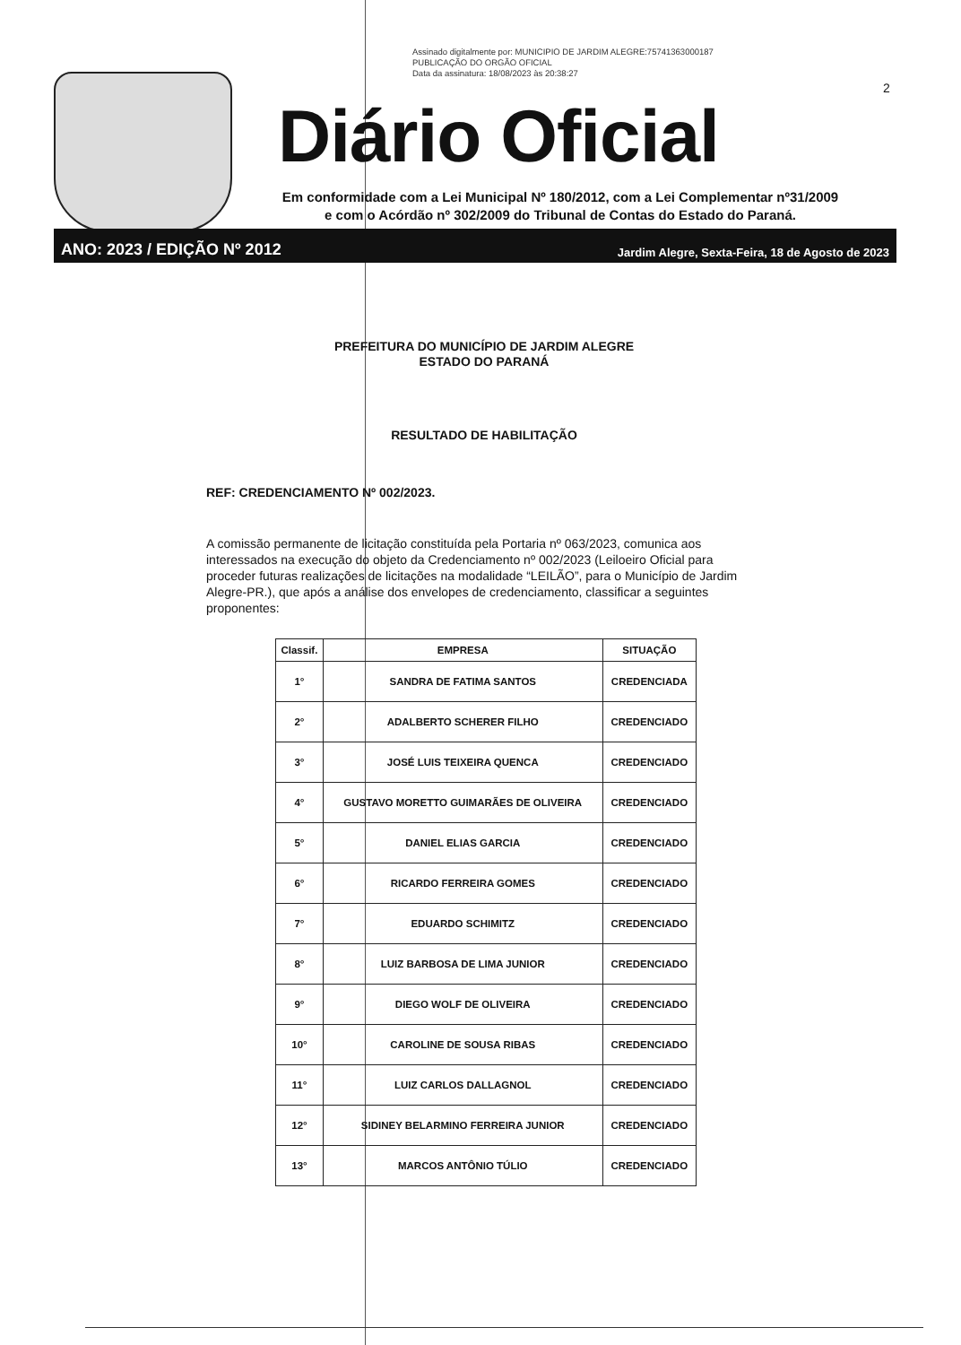Assinado digitalmente por: MUNICIPIO DE JARDIM ALEGRE:75741363000187
PUBLICAÇÃO DO ORGÃO OFICIAL
Data da assinatura: 18/08/2023 às 20:38:27
2
Diário Oficial
Em conformidade com a Lei Municipal Nº 180/2012, com a Lei Complementar nº31/2009
e com o Acórdão nº 302/2009 do Tribunal de Contas do Estado do Paraná.
ANO: 2023 / EDIÇÃO Nº 2012 Jardim Alegre, Sexta-Feira, 18 de Agosto de 2023
PREFEITURA DO MUNICÍPIO DE JARDIM ALEGRE
ESTADO DO PARANÁ
RESULTADO DE HABILITAÇÃO
REF: CREDENCIAMENTO Nº 002/2023.
A comissão permanente de licitação constituída pela Portaria nº 063/2023, comunica aos interessados na execução do objeto da Credenciamento nº 002/2023 (Leiloeiro Oficial para proceder futuras realizações de licitações na modalidade “LEILÃO”, para o Município de Jardim Alegre-PR.), que após a análise dos envelopes de credenciamento, classificar a seguintes proponentes:
| Classif. | EMPRESA | SITUAÇÃO |
| --- | --- | --- |
| 1° | SANDRA DE FATIMA SANTOS | CREDENCIADA |
| 2° | ADALBERTO SCHERER FILHO | CREDENCIADO |
| 3° | JOSÉ LUIS TEIXEIRA QUENCA | CREDENCIADO |
| 4° | GUSTAVO MORETTO GUIMARÃES DE OLIVEIRA | CREDENCIADO |
| 5° | DANIEL ELIAS GARCIA | CREDENCIADO |
| 6° | RICARDO FERREIRA GOMES | CREDENCIADO |
| 7° | EDUARDO SCHIMITZ | CREDENCIADO |
| 8° | LUIZ BARBOSA DE LIMA JUNIOR | CREDENCIADO |
| 9° | DIEGO WOLF DE OLIVEIRA | CREDENCIADO |
| 10° | CAROLINE DE SOUSA RIBAS | CREDENCIADO |
| 11° | LUIZ CARLOS DALLAGNOL | CREDENCIADO |
| 12° | SIDINEY BELARMINO FERREIRA JUNIOR | CREDENCIADO |
| 13° | MARCOS ANTÔNIO TÚLIO | CREDENCIADO |